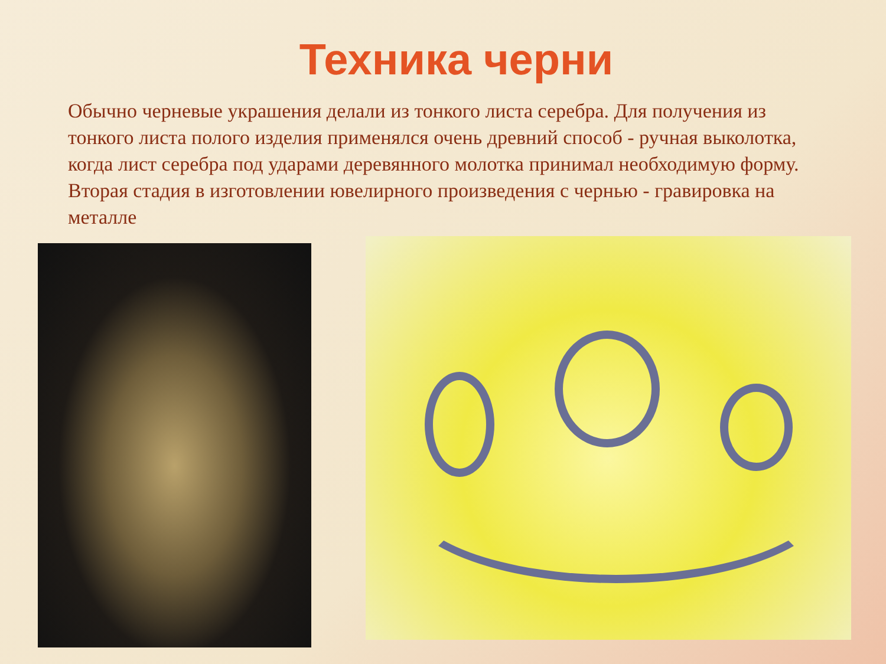Техника черни
Обычно черневые украшения делали из тонкого листа серебра. Для получения из тонкого листа полого изделия применялся очень древний способ - ручная выколотка, когда лист серебра под ударами деревянного молотка принимал необходимую форму. Вторая стадия в изготовлении ювелирного произведения с чернью - гравировка на металле